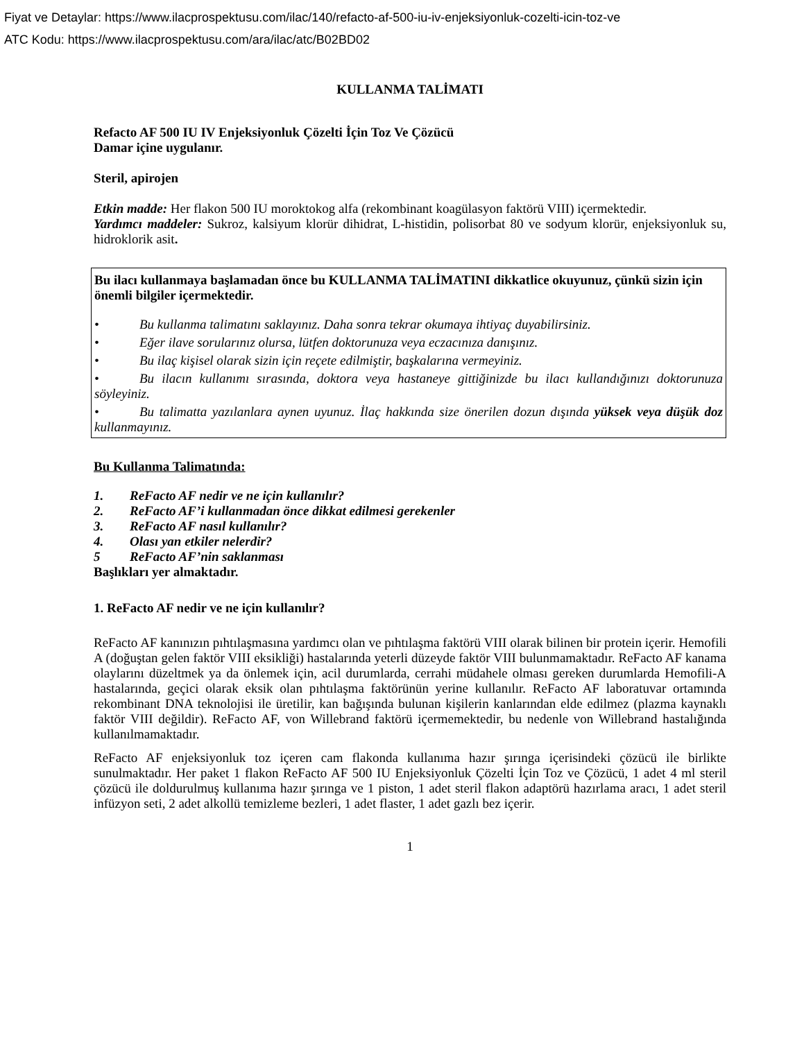Fiyat ve Detaylar: https://www.ilacprospektusu.com/ilac/140/refacto-af-500-iu-iv-enjeksiyonluk-cozelti-icin-toz-ve
ATC Kodu: https://www.ilacprospektusu.com/ara/ilac/atc/B02BD02
KULLANMA TALİMATI
Refacto AF 500 IU IV Enjeksiyonluk Çözelti İçin Toz Ve Çözücü
Damar içine uygulanır.
Steril, apirojen
Etkin madde: Her flakon 500 IU moroktokog alfa (rekombinant koagülasyon faktörü VIII) içermektedir.
Yardımcı maddeler: Sukroz, kalsiyum klorür dihidrat, L-histidin, polisorbat 80 ve sodyum klorür, enjeksiyonluk su, hidroklorik asit.
Bu ilacı kullanmaya başlamadan önce bu KULLANMA TALİMATINI dikkatlice okuyunuz, çünkü sizin için önemli bilgiler içermektedir.
• Bu kullanma talimatını saklayınız. Daha sonra tekrar okumaya ihtiyaç duyabilirsiniz.
• Eğer ilave sorularınız olursa, lütfen doktorunuza veya eczacınıza danışınız.
• Bu ilaç kişisel olarak sizin için reçete edilmiştir, başkalarına vermeyiniz.
• Bu ilacın kullanımı sırasında, doktora veya hastaneye gittiğinizde bu ilacı kullandığınızı doktorunuza söyleyiniz.
• Bu talimatta yazılanlara aynen uyunuz. İlaç hakkında size önerilen dozun dışında yüksek veya düşük doz kullanmayınız.
Bu Kullanma Talimatında:
1. ReFacto AF nedir ve ne için kullanılır?
2. ReFacto AF’i kullanmadan önce dikkat edilmesi gerekenler
3. ReFacto AF nasıl kullanılır?
4. Olası yan etkiler nelerdir?
5 ReFacto AF’nin saklanması
Başlıkları yer almaktadır.
1. ReFacto AF nedir ve ne için kullanılır?
ReFacto AF kanınızın pıhtılaşmasına yardımcı olan ve pıhtılaşma faktörü VIII olarak bilinen bir protein içerir. Hemofili A (doğuştan gelen faktör VIII eksikliği) hastalarında yeterli düzeyde faktör VIII bulunmamaktadır. ReFacto AF kanama olaylarını düzeltmek ya da önlemek için, acil durumlarda, cerrahi müdahele olması gereken durumlarda Hemofili-A hastalarında, geçici olarak eksik olan pıhtılaşma faktörünün yerine kullanılır. ReFacto AF laboratuvar ortamında rekombinant DNA teknolojisi ile üretilir, kan bağışında bulunan kişilerin kanlarından elde edilmez (plazma kaynaklı faktör VIII değildir). ReFacto AF, von Willebrand faktörü içermemektedir, bu nedenle von Willebrand hastalığında kullanılmamaktadır.
ReFacto AF enjeksiyonluk toz içeren cam flakonda kullanıma hazır şırınga içerisindeki çözücü ile birlikte sunulmaktadır. Her paket 1 flakon ReFacto AF 500 IU Enjeksiyonluk Çözelti İçin Toz ve Çözücü, 1 adet 4 ml steril çözücü ile doldurulmuş kullanıma hazır şırınga ve 1 piston, 1 adet steril flakon adaptörü hazırlama aracı, 1 adet steril infüzyon seti, 2 adet alkollü temizleme bezleri, 1 adet flaster, 1 adet gazlı bez içerir.
1